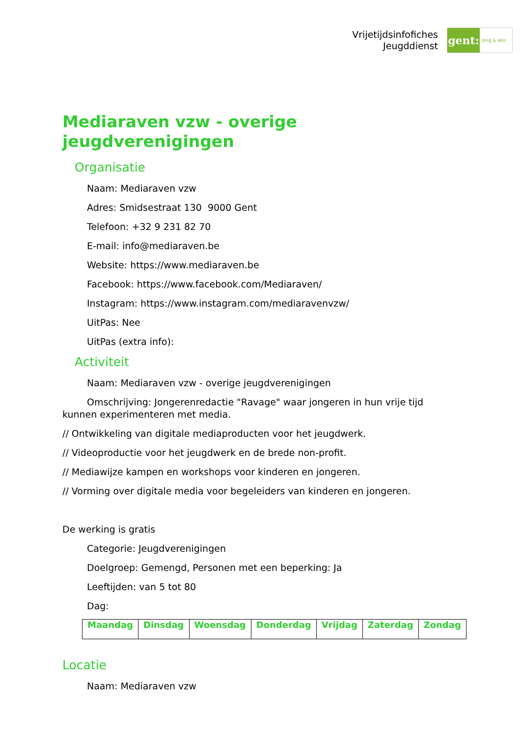Vrijetijdsinfofiches
Jeugddienst
gent:
jong & wijs
Mediaraven vzw - overige jeugdverenigingen
Organisatie
Naam: Mediaraven vzw
Adres: Smidsestraat 130 9000 Gent
Telefoon: +32 9 231 82 70
E-mail: info@mediaraven.be
Website: https://www.mediaraven.be
Facebook: https://www.facebook.com/Mediaraven/
Instagram: https://www.instagram.com/mediaravenvzw/
UitPas: Nee
UitPas (extra info):
Activiteit
Naam: Mediaraven vzw - overige jeugdverenigingen
Omschrijving: Jongerenredactie "Ravage" waar jongeren in hun vrije tijd kunnen experimenteren met media.
// Ontwikkeling van digitale mediaproducten voor het jeugdwerk.
// Videoproductie voor het jeugdwerk en de brede non-profit.
// Mediawijze kampen en workshops voor kinderen en jongeren.
// Vorming over digitale media voor begeleiders van kinderen en jongeren.
De werking is gratis
Categorie: Jeugdverenigingen
Doelgroep: Gemengd, Personen met een beperking: Ja
Leeftijden: van 5 tot 80
Dag:
| Maandag | Dinsdag | Woensdag | Donderdag | Vrijdag | Zaterdag | Zondag |
| --- | --- | --- | --- | --- | --- | --- |
Locatie
Naam: Mediaraven vzw